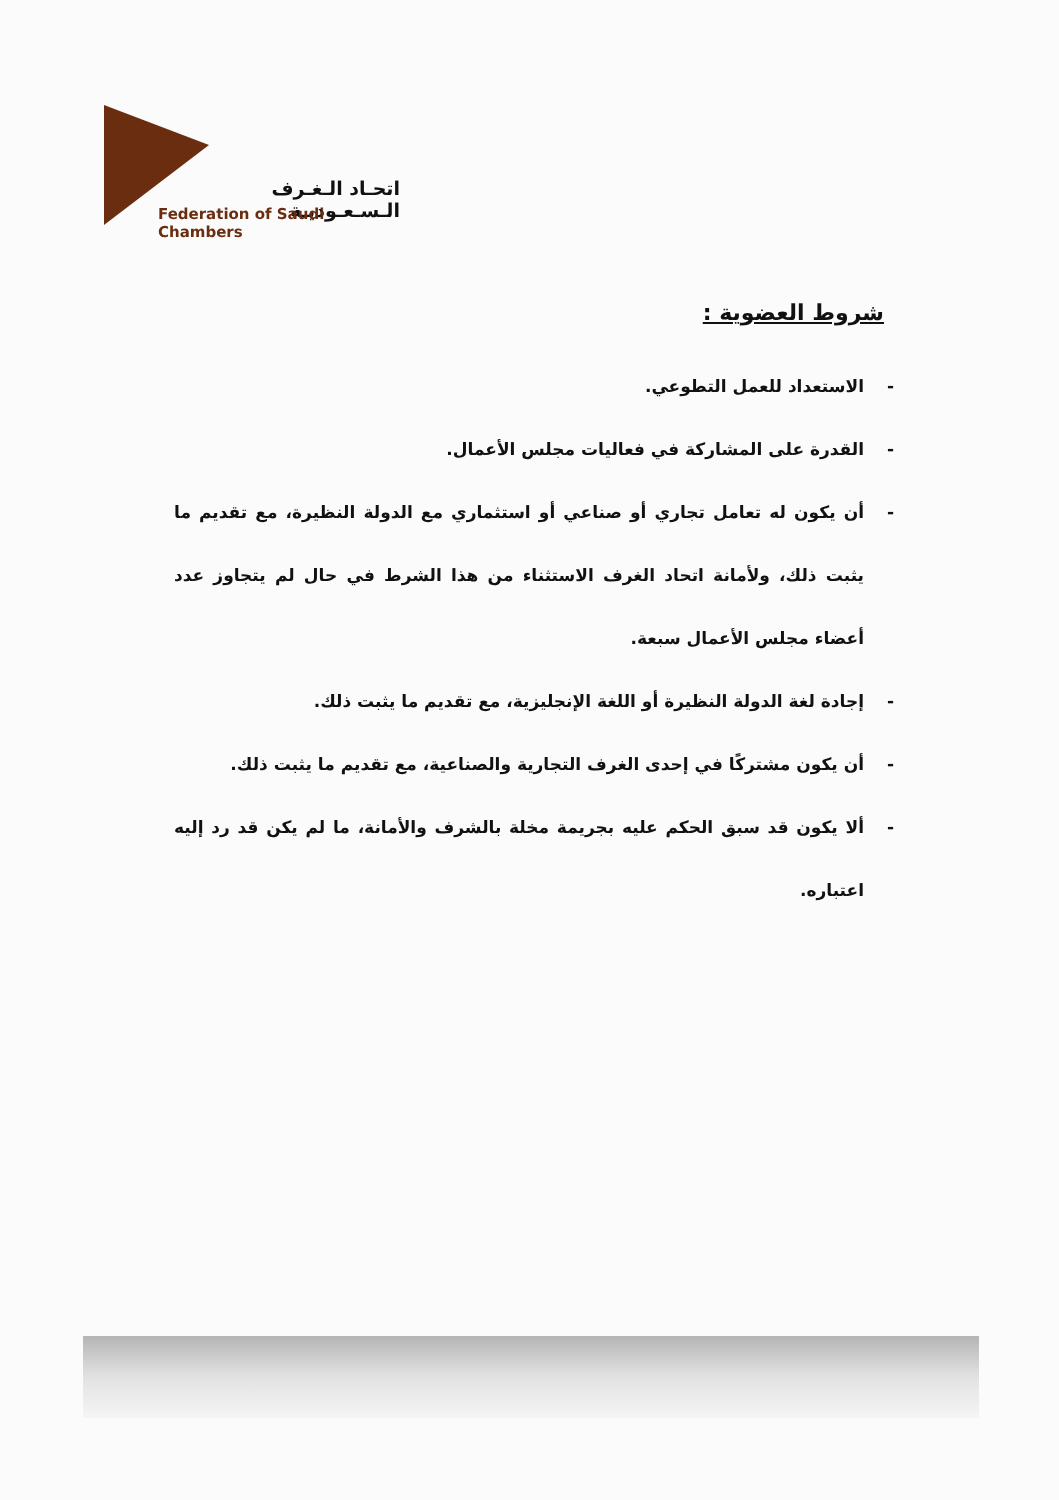اتحـاد الـغـرف الـسـعـوديـة
Federation of Saudi Chambers
شروط العضوية :
- الاستعداد للعمل التطوعي.
- القدرة على المشاركة في فعاليات مجلس الأعمال.
- أن يكون له تعامل تجاري أو صناعي أو استثماري مع الدولة النظيرة، مع تقديم ما يثبت ذلك، ولأمانة اتحاد الغرف الاستثناء من هذا الشرط في حال لم يتجاوز عدد أعضاء مجلس الأعمال سبعة.
- إجادة لغة الدولة النظيرة أو اللغة الإنجليزية، مع تقديم ما يثبت ذلك.
- أن يكون مشتركًا في إحدى الغرف التجارية والصناعية، مع تقديم ما يثبت ذلك.
- ألا يكون قد سبق الحكم عليه بجريمة مخلة بالشرف والأمانة، ما لم يكن قد رد إليه اعتباره.